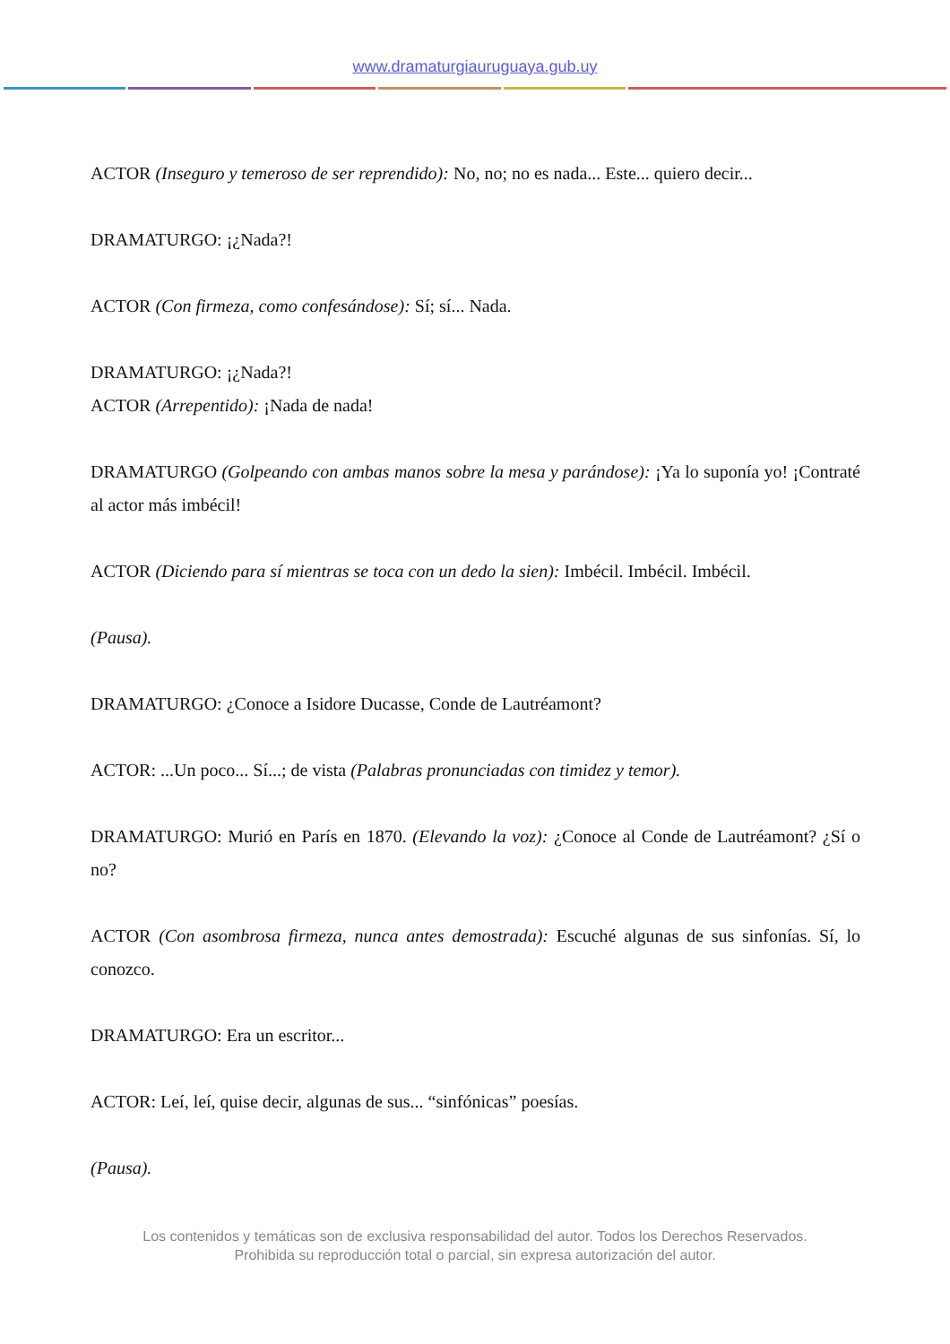www.dramaturgiauruguaya.gub.uy
ACTOR (Inseguro y temeroso de ser reprendido): No, no; no es nada... Este... quiero decir...
DRAMATURGO: ¡¿Nada?!
ACTOR (Con firmeza, como confesándose): Sí; sí... Nada.
DRAMATURGO: ¡¿Nada?!
ACTOR (Arrepentido): ¡Nada de nada!
DRAMATURGO (Golpeando con ambas manos sobre la mesa y parándose): ¡Ya lo suponía yo! ¡Contraté al actor más imbécil!
ACTOR (Diciendo para sí mientras se toca con un dedo la sien): Imbécil. Imbécil. Imbécil.
(Pausa).
DRAMATURGO: ¿Conoce a Isidore Ducasse, Conde de Lautréamont?
ACTOR: ...Un poco... Sí...; de vista (Palabras pronunciadas con timidez y temor).
DRAMATURGO: Murió en París en 1870. (Elevando la voz): ¿Conoce al Conde de Lautréamont? ¿Sí o no?
ACTOR (Con asombrosa firmeza, nunca antes demostrada): Escuché algunas de sus sinfonías. Sí, lo conozco.
DRAMATURGO: Era un escritor...
ACTOR: Leí, leí, quise decir, algunas de sus... “sinfónicas” poesías.
(Pausa).
Los contenidos y temáticas son de exclusiva responsabilidad del autor. Todos los Derechos Reservados.
Prohibida su reproducción total o parcial, sin expresa autorización del autor.